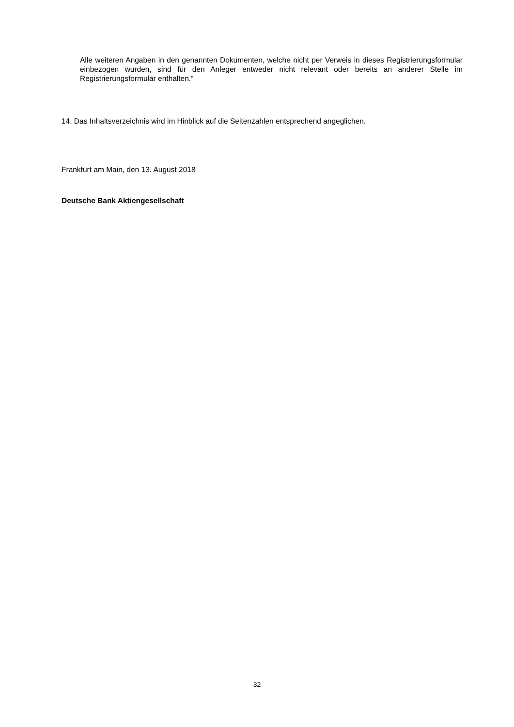Alle weiteren Angaben in den genannten Dokumenten, welche nicht per Verweis in dieses Registrierungsformular einbezogen wurden, sind für den Anleger entweder nicht relevant oder bereits an anderer Stelle im Registrierungsformular enthalten.“
14. Das Inhaltsverzeichnis wird im Hinblick auf die Seitenzahlen entsprechend angeglichen.
Frankfurt am Main, den 13. August 2018
Deutsche Bank Aktiengesellschaft
32